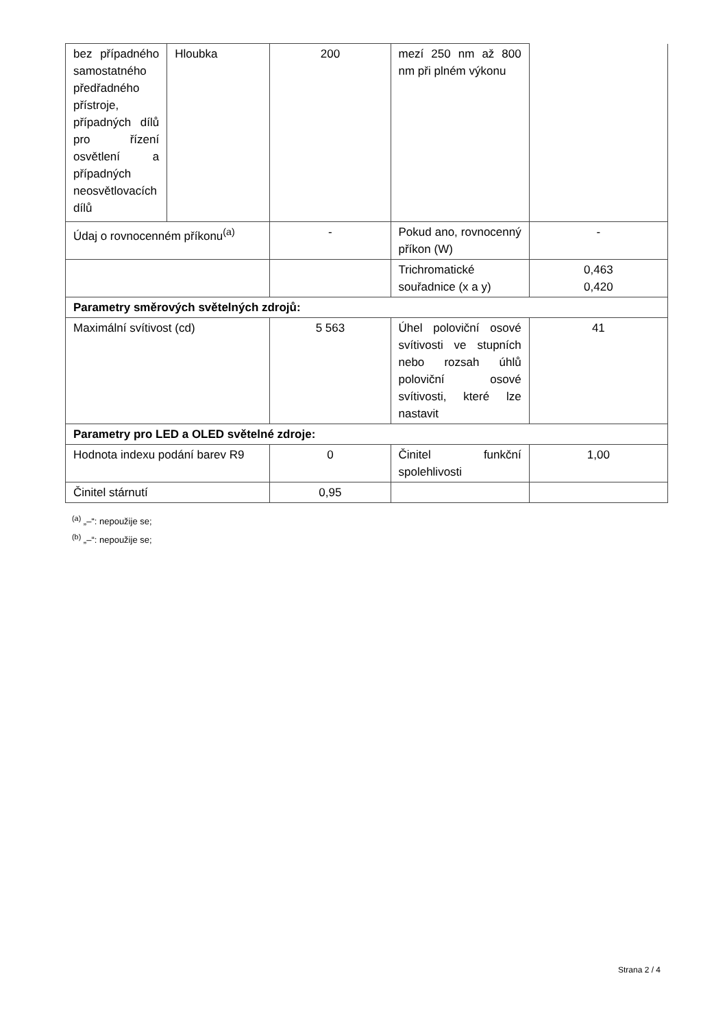| bez případného samostatného předřadného přístroje, případných dílů pro řízení osvětlení a případných neosvětlovacích dílů | Hloubka | 200 | mezí 250 nm až 800 nm při plném výkonu | |
| Údaj o rovnocenném příkonu<sup>(a)</sup> | | - | Pokud ano, rovnocenný příkon (W) | - |
| | | | Trichromatické souřadnice (x a y) | 0,463 0,420 |
| Parametry směrových světelných zdrojů: | | | | |
| Maximální svítivost (cd) | | 5 563 | Úhel poloviční osové svítivosti ve stupních nebo rozsah úhlů poloviční osové svítivosti, které lze nastavit | 41 |
| Parametry pro LED a OLED světelné zdroje: | | | | |
| Hodnota indexu podání barev R9 | | 0 | Činitel funkční spolehlivosti | 1,00 |
| Činitel stárnutí | | 0,95 | | |
<sup>(a)</sup> „–“: nepoužije se;
<sup>(b)</sup> „–“: nepoužije se;
Strana 2 / 4